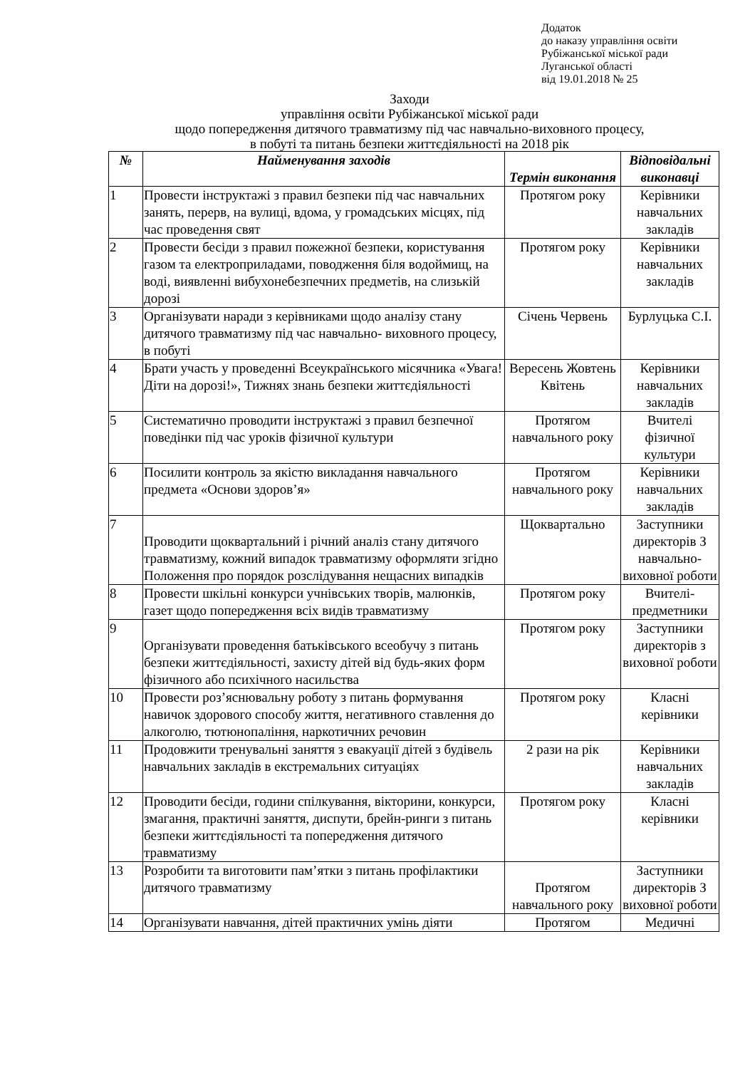Додаток
до наказу управління освіти
Рубіжанської міської ради
Луганської області
від 19.01.2018 № 25
Заходи
управління освіти Рубіжанської міської ради
щодо попередження дитячого травматизму під час навчально-виховного процесу,
в побуті та питань безпеки життєдіяльності на 2018 рік
| № | Найменування заходів | Термін виконання | Відповідальні виконавці |
| --- | --- | --- | --- |
| 1 | Провести інструктажі з правил безпеки під час навчальних занять, перерв, на вулиці, вдома, у громадських місцях, під час проведення свят | Протягом року | Керівники навчальних закладів |
| 2 | Провести бесіди з правил пожежної безпеки, користування газом та електроприладами, поводження біля водоймищ, на воді, виявленні вибухонебезпечних предметів, на слизькій дорозі | Протягом року | Керівники навчальних закладів |
| 3 | Організувати наради з керівниками щодо аналізу стану дитячого травматизму під час навчально- виховного процесу, в побуті | Січень Червень | Бурлуцька С.І. |
| 4 | Брати участь у проведенні Всеукраїнського місячника «Увага! Діти на дорозі!», Тижнях знань безпеки життєдіяльності | Вересень Жовтень Квітень | Керівники навчальних закладів |
| 5 | Систематично проводити інструктажі з правил безпечної поведінки під час уроків фізичної культури | Протягом навчального року | Вчителі фізичної культури |
| 6 | Посилити контроль за якістю викладання навчального предмета «Основи здоров’я» | Протягом навчального року | Керівники навчальних закладів |
| 7 | Проводити щоквартальний і річний аналіз стану дитячого травматизму, кожний випадок травматизму оформляти згідно Положення про порядок розслідування нещасних випадків | Щоквартально | Заступники директорів З навчально-виховної роботи |
| 8 | Провести шкільні конкурси учнівських творів, малюнків, газет щодо попередження всіх видів травматизму | Протягом року | Вчителі-предметники |
| 9 | Організувати проведення батьківського всеобучу з питань безпеки життєдіяльності, захисту дітей від будь-яких форм фізичного або психічного насильства | Протягом року | Заступники директорів з виховної роботи |
| 10 | Провести роз’яснювальну роботу з питань формування навичок здорового способу життя, негативного ставлення до алкоголю, тютюнопаління, наркотичних речовин | Протягом року | Класні керівники |
| 11 | Продовжити тренувальні заняття з евакуації дітей з будівель навчальних закладів в екстремальних ситуаціях | 2 рази на рік | Керівники навчальних закладів |
| 12 | Проводити бесіди, години спілкування, вікторини, конкурси, змагання, практичні заняття, диспути, брейн-ринги з питань безпеки життєдіяльності та попередження дитячого травматизму | Протягом року | Класні керівники |
| 13 | Розробити та виготовити пам’ятки з питань профілактики дитячого травматизму | Протягом навчального року | Заступники директорів З виховної роботи |
| 14 | Організувати навчання, дітей практичних умінь діяти | Протягом | Медичні |